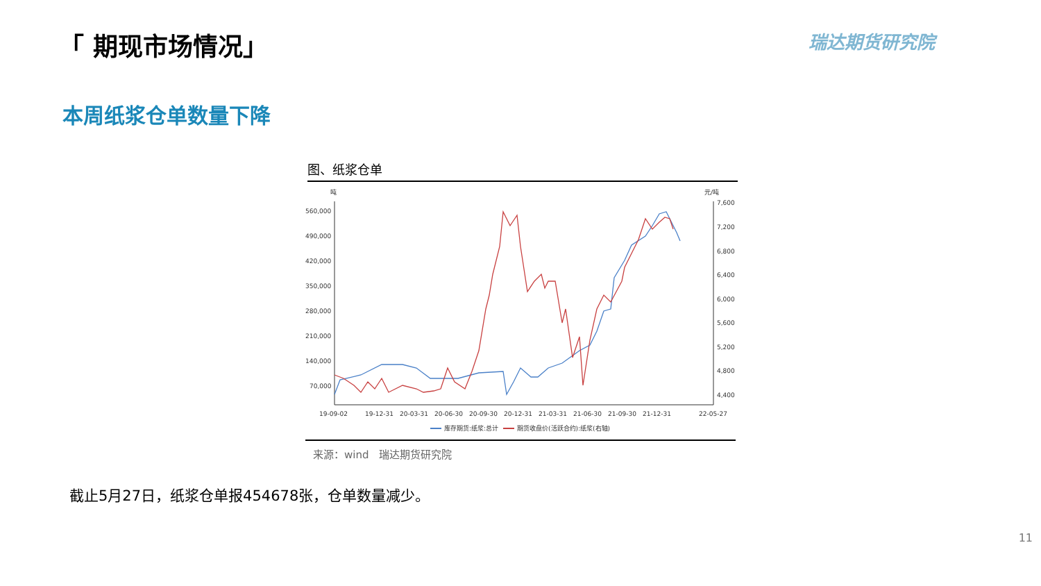「 期现市场情况」 瑞达期货研究院
本周纸浆仓单数量下降
图、纸浆仓单
吨
元/吨
560,000
490,000
420,000
350,000
280,000
210,000
140,000
70,000
7,600
7,200
6,800
6,400
6,000
5,600
5,200
4,800
4,400
19-09-02
19-12-31
20-03-31
20-06-30
20-09-30
20-12-31
21-03-31
21-06-30
21-09-30
21-12-31
22-05-27
库存期货:纸浆:总计
期货收盘价(活跃合约):纸浆(右轴)
来源：wind　瑞达期货研究院
截止5月27日，纸浆仓单报454678张，仓单数量减少。
11